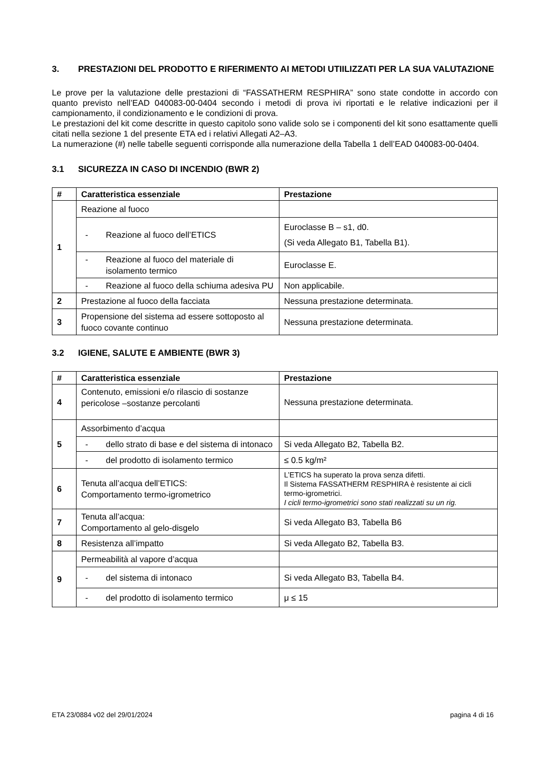3. PRESTAZIONI DEL PRODOTTO E RIFERIMENTO AI METODI UTIILIZZATI PER LA SUA VALUTAZIONE
Le prove per la valutazione delle prestazioni di “FASSATHERM RESPHIRA” sono state condotte in accordo con quanto previsto nell’EAD 040083-00-0404 secondo i metodi di prova ivi riportati e le relative indicazioni per il campionamento, il condizionamento e le condizioni di prova.
Le prestazioni del kit come descritte in questo capitolo sono valide solo se i componenti del kit sono esattamente quelli citati nella sezione 1 del presente ETA ed i relativi Allegati A2–A3.
La numerazione (#) nelle tabelle seguenti corrisponde alla numerazione della Tabella 1 dell’EAD 040083-00-0404.
3.1 SICUREZZA IN CASO DI INCENDIO (BWR 2)
| # | Caratteristica essenziale | Prestazione |
| --- | --- | --- |
| 1 | Reazione al fuoco | |
| | - Reazione al fuoco dell’ETICS | Euroclasse B – s1, d0. (Si veda Allegato B1, Tabella B1). |
| | - Reazione al fuoco del materiale di isolamento termico | Euroclasse E. |
| | - Reazione al fuoco della schiuma adesiva PU | Non applicabile. |
| 2 | Prestazione al fuoco della facciata | Nessuna prestazione determinata. |
| 3 | Propensione del sistema ad essere sottoposto al fuoco covante continuo | Nessuna prestazione determinata. |
3.2 IGIENE, SALUTE E AMBIENTE (BWR 3)
| # | Caratteristica essenziale | Prestazione |
| --- | --- | --- |
| 4 | Contenuto, emissioni e/o rilascio di sostanze pericolose –sostanze percolanti | Nessuna prestazione determinata. |
| 5 | Assorbimento d’acqua | |
| | - dello strato di base e del sistema di intonaco | Si veda Allegato B2, Tabella B2. |
| | - del prodotto di isolamento termico | ≤ 0.5 kg/m² |
| 6 | Tenuta all’acqua dell’ETICS: Comportamento termo-igrometrico | L’ETICS ha superato la prova senza difetti. Il Sistema FASSATHERM RESPHIRA è resistente ai cicli termo-igrometrici. I cicli termo-igrometrici sono stati realizzati su un rig. |
| 7 | Tenuta all’acqua: Comportamento al gelo-disgelo | Si veda Allegato B3, Tabella B6 |
| 8 | Resistenza all’impatto | Si veda Allegato B2, Tabella B3. |
| 9 | Permeabilità al vapore d’acqua | |
| | - del sistema di intonaco | Si veda Allegato B3, Tabella B4. |
| | - del prodotto di isolamento termico | μ ≤ 15 |
ETA 23/0884 v02 del 29/01/2024 pagina 4 di 16